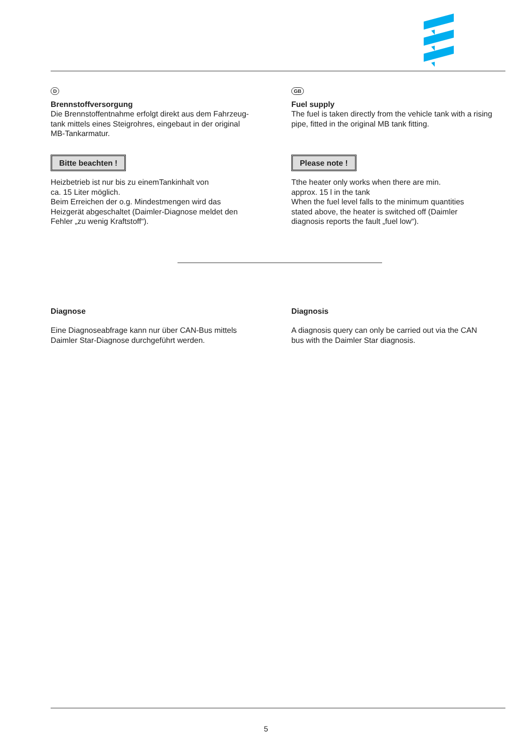D
Brennstoffversorgung
Die Brennstoffentnahme erfolgt direkt aus dem Fahrzeug-
tank mittels eines Steigrohres, eingebaut in der original
MB-Tankarmatur.
Bitte beachten !
Heizbetrieb ist nur bis zu einemTankinhalt von
ca. 15 Liter möglich.
Beim Erreichen der o.g. Mindestmengen wird das
Heizgerät abgeschaltet (Daimler-Diagnose meldet den
Fehler „zu wenig Kraftstoff“).
GB
Fuel supply
The fuel is taken directly from the vehicle tank with a rising
pipe, fitted in the original MB tank fitting.
Please note !
Tthe heater only works when there are min.
approx. 15 l in the tank
When the fuel level falls to the minimum quantities
stated above, the heater is switched off (Daimler
diagnosis reports the fault „fuel low“).
Diagnose
Eine Diagnoseabfrage kann nur über CAN-Bus mittels
Daimler Star-Diagnose durchgeführt werden.
Diagnosis
A diagnosis query can only be carried out via the CAN
bus with the Daimler Star diagnosis.
5